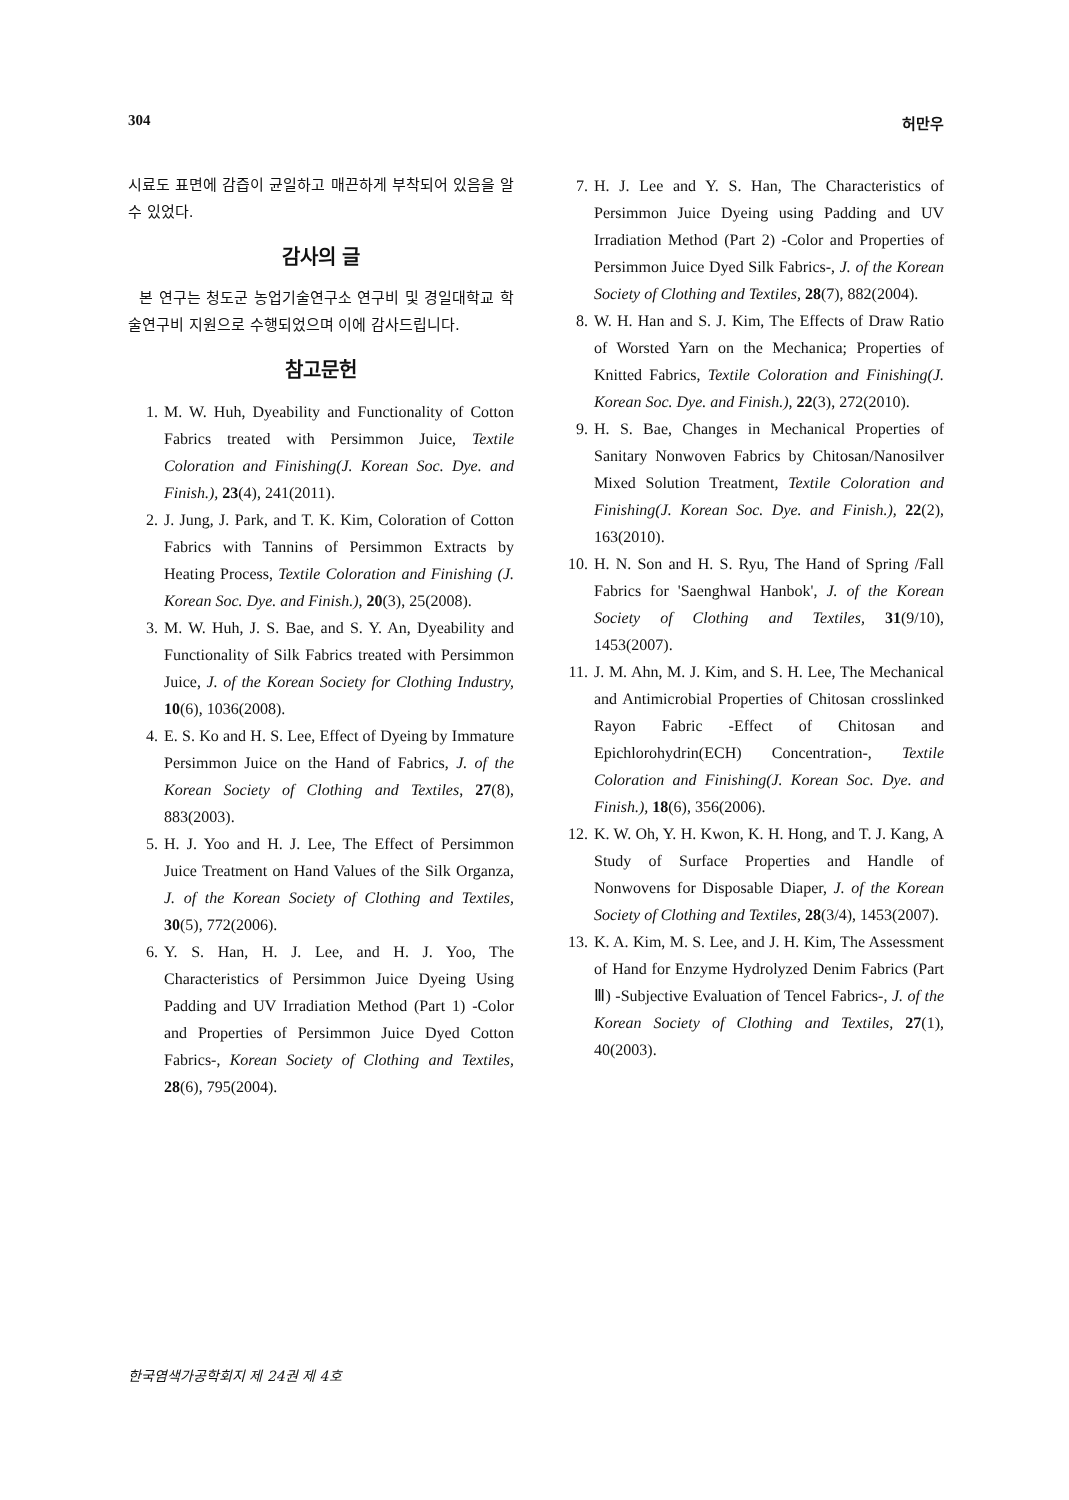304 허만우
시료도 표면에 감즙이 균일하고 매끈하게 부착되어 있음을 알 수 있었다.
감사의 글
본 연구는 청도군 농업기술연구소 연구비 및 경일대학교 학술연구비 지원으로 수행되었으며 이에 감사드립니다.
참고문헌
1. M. W. Huh, Dyeability and Functionality of Cotton Fabrics treated with Persimmon Juice, Textile Coloration and Finishing(J. Korean Soc. Dye. and Finish.), 23(4), 241(2011).
2. J. Jung, J. Park, and T. K. Kim, Coloration of Cotton Fabrics with Tannins of Persimmon Extracts by Heating Process, Textile Coloration and Finishing (J. Korean Soc. Dye. and Finish.), 20(3), 25(2008).
3. M. W. Huh, J. S. Bae, and S. Y. An, Dyeability and Functionality of Silk Fabrics treated with Persimmon Juice, J. of the Korean Society for Clothing Industry, 10(6), 1036(2008).
4. E. S. Ko and H. S. Lee, Effect of Dyeing by Immature Persimmon Juice on the Hand of Fabrics, J. of the Korean Society of Clothing and Textiles, 27(8), 883(2003).
5. H. J. Yoo and H. J. Lee, The Effect of Persimmon Juice Treatment on Hand Values of the Silk Organza, J. of the Korean Society of Clothing and Textiles, 30(5), 772(2006).
6. Y. S. Han, H. J. Lee, and H. J. Yoo, The Characteristics of Persimmon Juice Dyeing Using Padding and UV Irradiation Method (Part 1) -Color and Properties of Persimmon Juice Dyed Cotton Fabrics-, Korean Society of Clothing and Textiles, 28(6), 795(2004).
7. H. J. Lee and Y. S. Han, The Characteristics of Persimmon Juice Dyeing using Padding and UV Irradiation Method (Part 2) -Color and Properties of Persimmon Juice Dyed Silk Fabrics-, J. of the Korean Society of Clothing and Textiles, 28(7), 882(2004).
8. W. H. Han and S. J. Kim, The Effects of Draw Ratio of Worsted Yarn on the Mechanica; Properties of Knitted Fabrics, Textile Coloration and Finishing(J. Korean Soc. Dye. and Finish.), 22(3), 272(2010).
9. H. S. Bae, Changes in Mechanical Properties of Sanitary Nonwoven Fabrics by Chitosan/Nanosilver Mixed Solution Treatment, Textile Coloration and Finishing(J. Korean Soc. Dye. and Finish.), 22(2), 163(2010).
10. H. N. Son and H. S. Ryu, The Hand of Spring /Fall Fabrics for 'Saenghwal Hanbok', J. of the Korean Society of Clothing and Textiles, 31(9/10), 1453(2007).
11. J. M. Ahn, M. J. Kim, and S. H. Lee, The Mechanical and Antimicrobial Properties of Chitosan crosslinked Rayon Fabric -Effect of Chitosan and Epichlorohydrin(ECH) Concentration-, Textile Coloration and Finishing(J. Korean Soc. Dye. and Finish.), 18(6), 356(2006).
12. K. W. Oh, Y. H. Kwon, K. H. Hong, and T. J. Kang, A Study of Surface Properties and Handle of Nonwovens for Disposable Diaper, J. of the Korean Society of Clothing and Textiles, 28(3/4), 1453(2007).
13. K. A. Kim, M. S. Lee, and J. H. Kim, The Assessment of Hand for Enzyme Hydrolyzed Denim Fabrics (Part Ⅲ) -Subjective Evaluation of Tencel Fabrics-, J. of the Korean Society of Clothing and Textiles, 27(1), 40(2003).
한국염색가공학회지 제 24권 제 4호